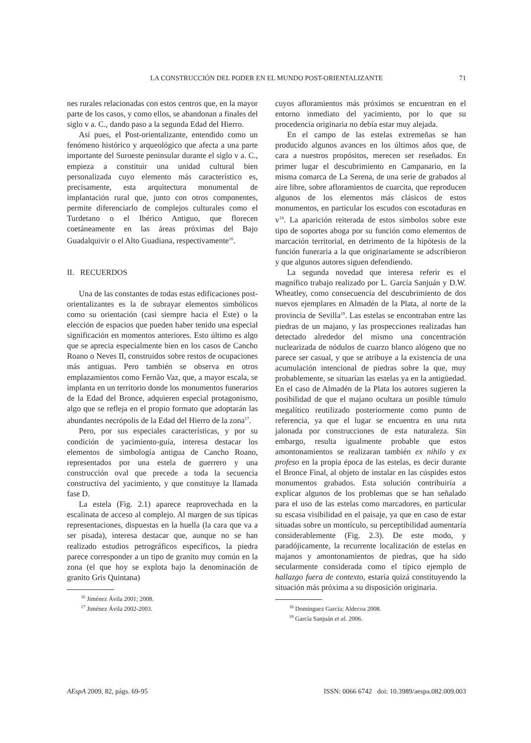LA CONSTRUCCIÓN DEL PODER EN EL MUNDO POST-ORIENTALIZANTE 71
nes rurales relacionadas con estos centros que, en la mayor parte de los casos, y como ellos, se abandonan a finales del siglo v a. C., dando paso a la segunda Edad del Hierro.
Así pues, el Post-orientalizante, entendido como un fenómeno histórico y arqueológico que afecta a una parte importante del Suroeste peninsular durante el siglo v a. C., empieza a constituir una unidad cultural bien personalizada cuyo elemento más característico es, precisamente, esta arquitectura monumental de implantación rural que, junto con otros componentes, permite diferenciarlo de complejos culturales como el Turdetano o el Ibérico Antiguo, que florecen coetáneamente en las áreas próximas del Bajo Guadalquivir o el Alto Guadiana, respectivamente<sup>16</sup>.
II. RECUERDOS
Una de las constantes de todas estas edificaciones post-orientalizantes es la de subrayar elementos simbólicos como su orientación (casi siempre hacia el Este) o la elección de espacios que pueden haber tenido una especial significación en momentos anteriores. Esto último es algo que se aprecia especialmente bien en los casos de Cancho Roano o Neves II, construidos sobre restos de ocupaciones más antiguas. Pero también se observa en otros emplazamientos como Fernão Vaz, que, a mayor escala, se implanta en un territorio donde los monumentos funerarios de la Edad del Bronce, adquieren especial protagonismo, algo que se refleja en el propio formato que adoptarán las abundantes necrópolis de la Edad del Hierro de la zona<sup>17</sup>.
Pero, por sus especiales características, y por su condición de yacimiento-guía, interesa destacar los elementos de simbología antigua de Cancho Roano, representados por una estela de guerrero y una construcción oval que precede a toda la secuencia constructiva del yacimiento, y que constituye la llamada fase D.
La estela (Fig. 2.1) aparece reaprovechada en la escalinata de acceso al complejo. Al margen de sus típicas representaciones, dispuestas en la huella (la cara que va a ser pisada), interesa destacar que, aunque no se han realizado estudios petrográficos específicos, la piedra parece corresponder a un tipo de granito muy común en la zona (el que hoy se explota bajo la denominación de granito Gris Quintana)
<sup>16</sup> Jiménez Ávila 2001; 2008.
<sup>17</sup> Jiménez Ávila 2002-2003.
cuyos afloramientos más próximos se encuentran en el entorno inmediato del yacimiento, por lo que su procedencia originaria no debía estar muy alejada.
En el campo de las estelas extremeñas se han producido algunos avances en los últimos años que, de cara a nuestros propósitos, merecen ser reseñados. En primer lugar el descubrimiento en Campanario, en la misma comarca de La Serena, de una serie de grabados al aire libre, sobre afloramientos de cuarcita, que reproducen algunos de los elementos más clásicos de estos monumentos, en particular los escudos con escotaduras en v<sup>18</sup>. La aparición reiterada de estos símbolos sobre este tipo de soportes aboga por su función como elementos de marcación territorial, en detrimento de la hipótesis de la función funeraria a la que originariamente se adscribieron y que algunos autores siguen defendiendo.
La segunda novedad que interesa referir es el magnífico trabajo realizado por L. García Sanjuán y D.W. Wheatley, como consecuencia del descubrimiento de dos nuevos ejemplares en Almadén de la Plata, al norte de la provincia de Sevilla<sup>19</sup>. Las estelas se encontraban entre las piedras de un majano, y las prospecciones realizadas han detectado alrededor del mismo una concentración nuclearizada de nódulos de cuarzo blanco alógeno que no parece ser casual, y que se atribuye a la existencia de una acumulación intencional de piedras sobre la que, muy probablemente, se situarían las estelas ya en la antigüedad. En el caso de Almadén de la Plata los autores sugieren la posibilidad de que el majano ocultara un posible túmulo megalítico reutilizado posteriormente como punto de referencia, ya que el lugar se encuentra en una ruta jalonada por construcciones de esta naturaleza. Sin embargo, resulta igualmente probable que estos amontonamientos se realizaran también ex nihilo y ex profeso en la propia época de las estelas, es decir durante el Bronce Final, al objeto de instalar en las cúspides estos monumentos grabados. Esta solución contribuiría a explicar algunos de los problemas que se han señalado para el uso de las estelas como marcadores, en particular su escasa visibilidad en el paisaje, ya que en caso de estar situadas sobre un montículo, su perceptibilidad aumentaría considerablemente (Fig. 2.3). De este modo, y paradójicamente, la recurrente localización de estelas en majanos y amontonamientos de piedras, que ha sido secularmente considerada como el típico ejemplo de hallazgo fuera de contexto, estaría quizá constituyendo la situación más próxima a su disposición originaria.
<sup>18</sup> Domínguez García; Aldecoa 2008.
<sup>19</sup> García Sanjuán et al. 2006.
AEspA 2009, 82, págs. 69-95 ISSN: 0066 6742 doi: 10.3989/aespa.082.009.003